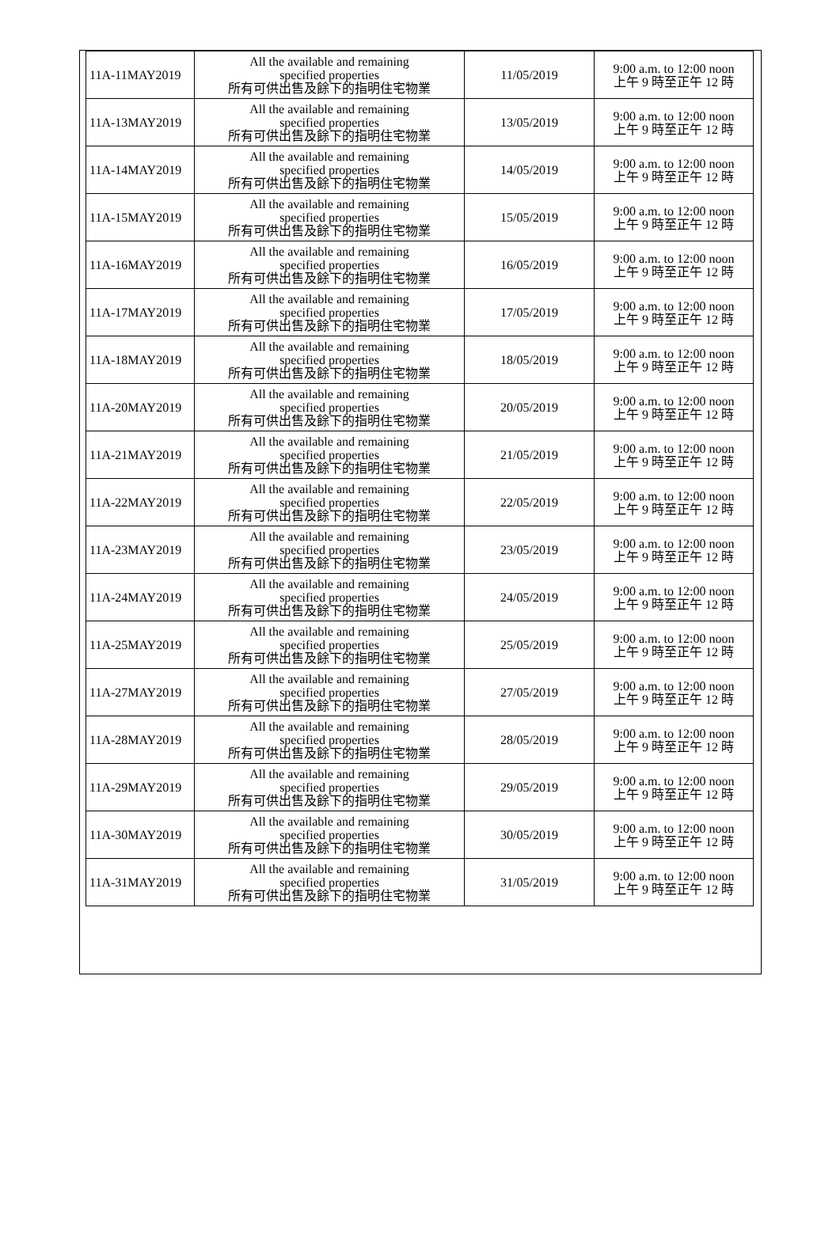| 11A-11MAY2019 | All the available and remaining specified properties 所有可供出售及餘下的指明住宅物業 | 11/05/2019 | 9:00 a.m. to 12:00 noon 上午 9 時至正午 12 時 |
| 11A-13MAY2019 | All the available and remaining specified properties 所有可供出售及餘下的指明住宅物業 | 13/05/2019 | 9:00 a.m. to 12:00 noon 上午 9 時至正午 12 時 |
| 11A-14MAY2019 | All the available and remaining specified properties 所有可供出售及餘下的指明住宅物業 | 14/05/2019 | 9:00 a.m. to 12:00 noon 上午 9 時至正午 12 時 |
| 11A-15MAY2019 | All the available and remaining specified properties 所有可供出售及餘下的指明住宅物業 | 15/05/2019 | 9:00 a.m. to 12:00 noon 上午 9 時至正午 12 時 |
| 11A-16MAY2019 | All the available and remaining specified properties 所有可供出售及餘下的指明住宅物業 | 16/05/2019 | 9:00 a.m. to 12:00 noon 上午 9 時至正午 12 時 |
| 11A-17MAY2019 | All the available and remaining specified properties 所有可供出售及餘下的指明住宅物業 | 17/05/2019 | 9:00 a.m. to 12:00 noon 上午 9 時至正午 12 時 |
| 11A-18MAY2019 | All the available and remaining specified properties 所有可供出售及餘下的指明住宅物業 | 18/05/2019 | 9:00 a.m. to 12:00 noon 上午 9 時至正午 12 時 |
| 11A-20MAY2019 | All the available and remaining specified properties 所有可供出售及餘下的指明住宅物業 | 20/05/2019 | 9:00 a.m. to 12:00 noon 上午 9 時至正午 12 時 |
| 11A-21MAY2019 | All the available and remaining specified properties 所有可供出售及餘下的指明住宅物業 | 21/05/2019 | 9:00 a.m. to 12:00 noon 上午 9 時至正午 12 時 |
| 11A-22MAY2019 | All the available and remaining specified properties 所有可供出售及餘下的指明住宅物業 | 22/05/2019 | 9:00 a.m. to 12:00 noon 上午 9 時至正午 12 時 |
| 11A-23MAY2019 | All the available and remaining specified properties 所有可供出售及餘下的指明住宅物業 | 23/05/2019 | 9:00 a.m. to 12:00 noon 上午 9 時至正午 12 時 |
| 11A-24MAY2019 | All the available and remaining specified properties 所有可供出售及餘下的指明住宅物業 | 24/05/2019 | 9:00 a.m. to 12:00 noon 上午 9 時至正午 12 時 |
| 11A-25MAY2019 | All the available and remaining specified properties 所有可供出售及餘下的指明住宅物業 | 25/05/2019 | 9:00 a.m. to 12:00 noon 上午 9 時至正午 12 時 |
| 11A-27MAY2019 | All the available and remaining specified properties 所有可供出售及餘下的指明住宅物業 | 27/05/2019 | 9:00 a.m. to 12:00 noon 上午 9 時至正午 12 時 |
| 11A-28MAY2019 | All the available and remaining specified properties 所有可供出售及餘下的指明住宅物業 | 28/05/2019 | 9:00 a.m. to 12:00 noon 上午 9 時至正午 12 時 |
| 11A-29MAY2019 | All the available and remaining specified properties 所有可供出售及餘下的指明住宅物業 | 29/05/2019 | 9:00 a.m. to 12:00 noon 上午 9 時至正午 12 時 |
| 11A-30MAY2019 | All the available and remaining specified properties 所有可供出售及餘下的指明住宅物業 | 30/05/2019 | 9:00 a.m. to 12:00 noon 上午 9 時至正午 12 時 |
| 11A-31MAY2019 | All the available and remaining specified properties 所有可供出售及餘下的指明住宅物業 | 31/05/2019 | 9:00 a.m. to 12:00 noon 上午 9 時至正午 12 時 |